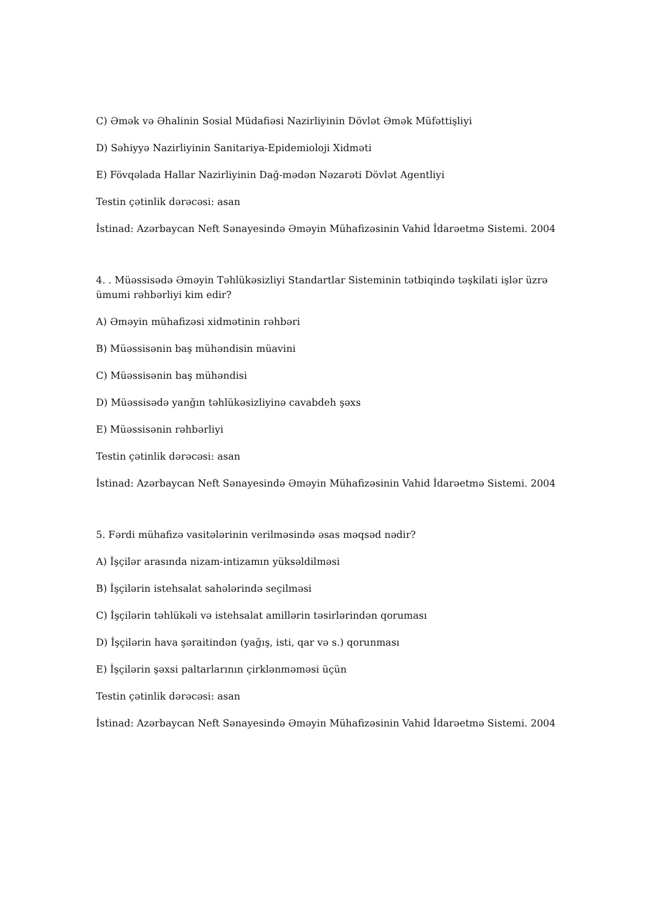C) Əmək və Əhalinin Sosial Müdafiəsi Nazirliyinin Dövlət Əmək Müfəttişliyi
D) Səhiyyə Nazirliyinin Sanitariya-Epidemioloji Xidməti
E) Fövqəlada Hallar Nazirliyinin Dağ-mədən Nəzarəti Dövlət Agentliyi
Testin çətinlik dərəcəsi: asan
İstinad: Azərbaycan Neft Sənayesində Əməyin Mühafizəsinin Vahid İdarəetmə Sistemi. 2004
4. . Müəssisədə Əməyin Təhlükəsizliyi Standartlar Sisteminin tətbiqində təşkilati işlər üzrə ümumi rəhbərliyi kim edir?
A) Əməyin mühafizəsi xidmətinin rəhbəri
B) Müəssisənin baş mühəndisin müavini
C) Müəssisənin baş mühəndisi
D) Müəssisədə yanğın təhlükəsizliyinə cavabdeh şəxs
E) Müəssisənin rəhbərliyi
Testin çətinlik dərəcəsi: asan
İstinad: Azərbaycan Neft Sənayesində Əməyin Mühafizəsinin Vahid İdarəetmə Sistemi. 2004
5. Fərdi mühafizə vasitələrinin verilməsində əsas məqsəd nədir?
A) İşçilər arasında nizam-intizamın yüksəldilməsi
B) İşçilərin istehsalat sahələrində seçilməsi
C) İşçilərin təhlükəli və istehsalat amillərin təsirlərindən qoruması
D) İşçilərin hava şəraitindən (yağış, isti, qar və s.) qorunması
E) İşçilərin şəxsi paltarlarının çirklənməməsi üçün
Testin çətinlik dərəcəsi: asan
İstinad: Azərbaycan Neft Sənayesində Əməyin Mühafizəsinin Vahid İdarəetmə Sistemi. 2004